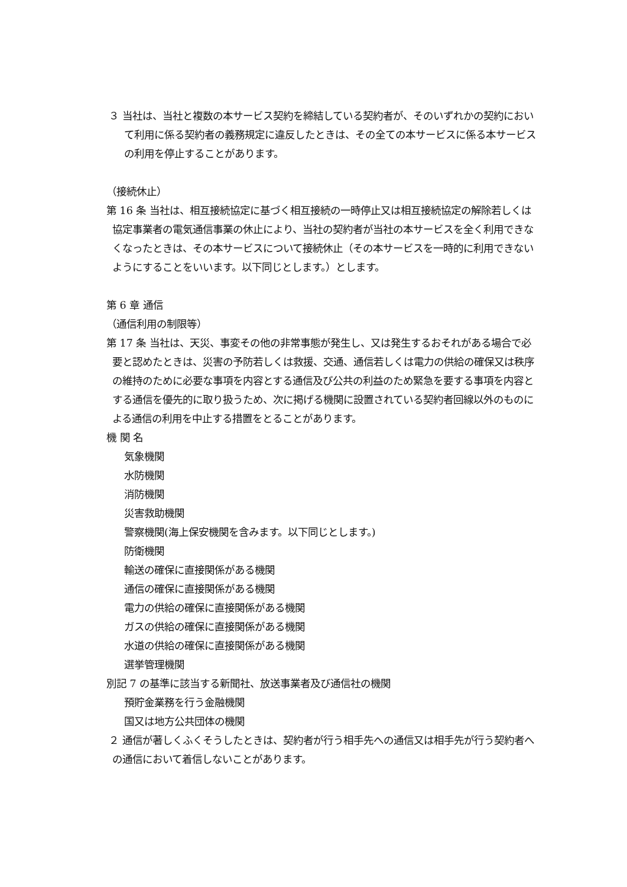３ 当社は、当社と複数の本サービス契約を締結している契約者が、そのいずれかの契約において利用に係る契約者の義務規定に違反したときは、その全ての本サービスに係る本サービスの利用を停止することがあります。
（接続休止）
第 16 条 当社は、相互接続協定に基づく相互接続の一時停止又は相互接続協定の解除若しくは協定事業者の電気通信事業の休止により、当社の契約者が当社の本サービスを全く利用できなくなったときは、その本サービスについて接続休止（その本サービスを一時的に利用できないようにすることをいいます。以下同じとします。）とします。
第 6 章 通信
（通信利用の制限等）
第 17 条 当社は、天災、事変その他の非常事態が発生し、又は発生するおそれがある場合で必要と認めたときは、災害の予防若しくは救援、交通、通信若しくは電力の供給の確保又は秩序の維持のために必要な事項を内容とする通信及び公共の利益のため緊急を要する事項を内容とする通信を優先的に取り扱うため、次に掲げる機関に設置されている契約者回線以外のものによる通信の利用を中止する措置をとることがあります。
機 関 名
気象機関
水防機関
消防機関
災害救助機関
警察機関(海上保安機関を含みます。以下同じとします。)
防衛機関
輸送の確保に直接関係がある機関
通信の確保に直接関係がある機関
電力の供給の確保に直接関係がある機関
ガスの供給の確保に直接関係がある機関
水道の供給の確保に直接関係がある機関
選挙管理機関
別記 7 の基準に該当する新聞社、放送事業者及び通信社の機関
預貯金業務を行う金融機関
国又は地方公共団体の機関
２ 通信が著しくふくそうしたときは、契約者が行う相手先への通信又は相手先が行う契約者への通信において着信しないことがあります。